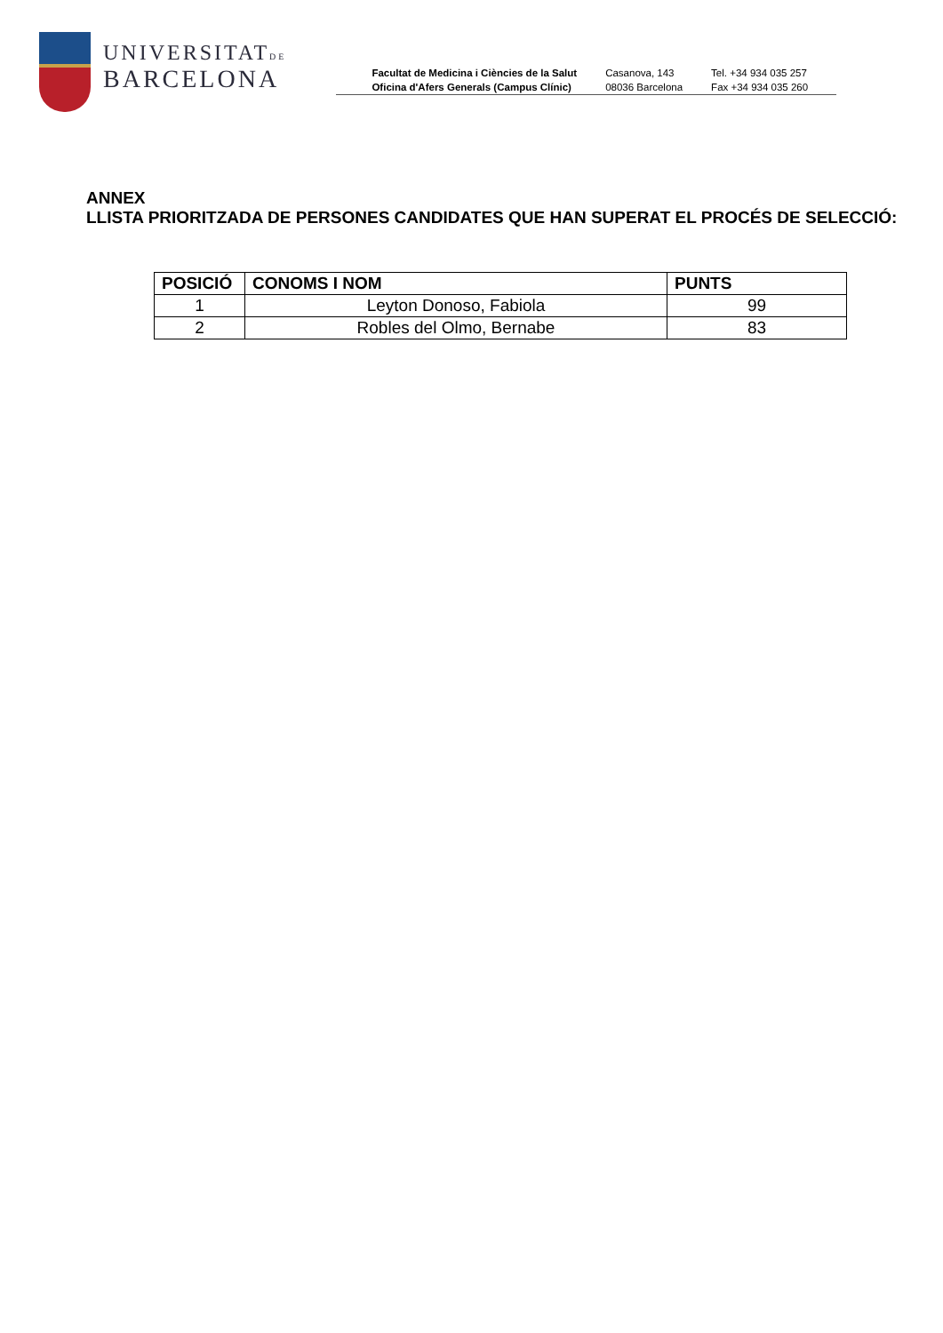UNIVERSITATDE
BARCELONA
Facultat de Medicina i Ciències de la Salut
Oficina d'Afers Generals (Campus Clínic)
Casanova, 143
08036 Barcelona
Tel. +34 934 035 257
Fax +34 934 035 260
ANNEX
LLISTA PRIORITZADA DE PERSONES CANDIDATES QUE HAN SUPERAT EL PROCÉS DE SELECCIÓ:
| POSICIÓ | CONOMS I NOM | PUNTS |
| --- | --- | --- |
| 1 | Leyton Donoso, Fabiola | 99 |
| 2 | Robles del Olmo, Bernabe | 83 |